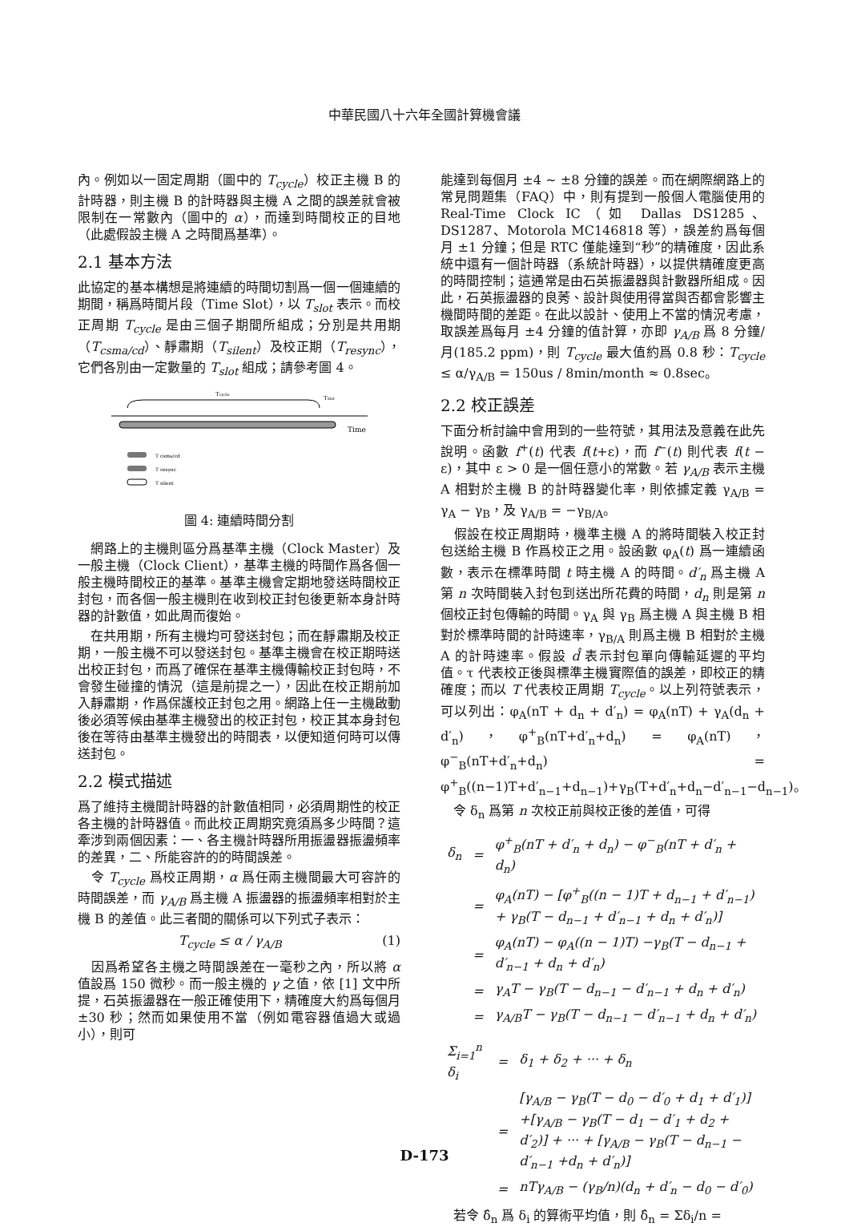中華民國八十六年全國計算機會議
內。例如以一固定周期（圖中的 T<sub>cycle</sub>）校正主機 B 的計時器，則主機 B 的計時器與主機 A 之間的誤差就會被限制在一常數內（圖中的 α），而達到時間校正的目地（此處假設主機 A 之時間爲基準）。
2.1 基本方法
此協定的基本構想是將連續的時間切割爲一個一個連續的期間，稱爲時間片段（Time Slot），以 T<sub>slot</sub> 表示。而校正周期 T<sub>cycle</sub> 是由三個子期間所組成；分別是共用期（T<sub>csma/cd</sub>）、靜肅期（T<sub>silent</sub>）及校正期（T<sub>resync</sub>），它們各別由一定數量的 T<sub>slot</sub> 組成；請參考圖 4。
Tcycle
Tslot
Time
T csma/cd
T resync
T silent
圖 4: 連續時間分割
　網路上的主機則區分爲基準主機（Clock Master）及一般主機（Clock Client），基準主機的時間作爲各個一般主機時間校正的基準。基準主機會定期地發送時間校正封包，而各個一般主機則在收到校正封包後更新本身計時器的計數值，如此周而復始。
　在共用期，所有主機均可發送封包；而在靜肅期及校正期，一般主機不可以發送封包。基準主機會在校正期時送出校正封包，而爲了確保在基準主機傳輸校正封包時，不會發生碰撞的情況（這是前提之一），因此在校正期前加入靜肅期，作爲保護校正封包之用。網路上任一主機啟動後必須等候由基準主機發出的校正封包，校正其本身封包後在等待由基準主機發出的時間表，以便知道何時可以傳送封包。
2.2 模式描述
爲了維持主機間計時器的計數值相同，必須周期性的校正各主機的計時器值。而此校正周期究竟須爲多少時間？這牽涉到兩個因素：一、各主機計時器所用振盪器振盪頻率的差異，二、所能容許的的時間誤差。
　令 T<sub>cycle</sub> 爲校正周期，α 爲任兩主機間最大可容許的時間誤差，而 γ<sub>A/B</sub> 爲主機 A 振盪器的振盪頻率相對於主機 B 的差值。此三者間的關係可以下列式子表示：
T<sub>cycle</sub> ≤ α / γ<sub>A/B</sub> (1)
　因爲希望各主機之時間誤差在一毫秒之內，所以將 α 值設爲 150 微秒。而一般主機的 γ 之值，依 [1] 文中所提，石英振盪器在一般正確使用下，精確度大約爲每個月 ±30 秒；然而如果使用不當（例如電容器值過大或過小），則可
能達到每個月 ±4 ~ ±8 分鐘的誤差。而在網際網路上的常見問題集（FAQ）中，則有提到一般個人電腦使用的 Real-Time Clock IC（如 Dallas DS1285、DS1287、Motorola MC146818 等），誤差約爲每個月 ±1 分鐘；但是 RTC 僅能達到“秒”的精確度，因此系統中還有一個計時器（系統計時器），以提供精確度更高的時間控制；這通常是由石英振盪器與計數器所組成。因此，石英振盪器的良莠、設計與使用得當與否都會影響主機間時間的差距。在此以設計、使用上不當的情況考慮，取誤差爲每月 ±4 分鐘的值計算，亦即 γ<sub>A/B</sub> 爲 8 分鐘/月(185.2 ppm)，則 T<sub>cycle</sub> 最大值約爲 0.8 秒：T<sub>cycle</sub> ≤ α/γ<sub>A/B</sub> = 150us / 8min/month ≈ 0.8sec。
2.2 校正誤差
下面分析討論中會用到的一些符號，其用法及意義在此先說明。函數 f<sup>+</sup>(t) 代表 f(t+ε)，而 f<sup>−</sup>(t) 則代表 f(t − ε)，其中 ε > 0 是一個任意小的常數。若 γ<sub>A/B</sub> 表示主機 A 相對於主機 B 的計時器變化率，則依據定義 γ<sub>A/B</sub> = γ<sub>A</sub> − γ<sub>B</sub>，及 γ<sub>A/B</sub> = −γ<sub>B/A</sub>。
　假設在校正周期時，機準主機 A 的將時間裝入校正封包送給主機 B 作爲校正之用。設函數 φ<sub>A</sub>(t) 爲一連續函數，表示在標準時間 t 時主機 A 的時間。d′<sub>n</sub> 爲主機 A 第 n 次時間裝入封包到送出所花費的時間，d<sub>n</sub> 則是第 n 個校正封包傳輸的時間。γ<sub>A</sub> 與 γ<sub>B</sub> 爲主機 A 與主機 B 相對於標準時間的計時速率，γ<sub>B/A</sub> 則爲主機 B 相對於主機 A 的計時速率。假設 d̂ 表示封包單向傳輸延遲的平均值。τ 代表校正後與標準主機實際值的誤差，即校正的精確度；而以 T 代表校正周期 T<sub>cycle</sub>。以上列符號表示，可以列出：φ<sub>A</sub>(nT + d<sub>n</sub> + d′<sub>n</sub>) = φ<sub>A</sub>(nT) + γ<sub>A</sub>(d<sub>n</sub> + d′<sub>n</sub>)，φ<sup>+</sup><sub>B</sub>(nT+d′<sub>n</sub>+d<sub>n</sub>) = φ<sub>A</sub>(nT)，φ<sup>−</sup><sub>B</sub>(nT+d′<sub>n</sub>+d<sub>n</sub>) = φ<sup>+</sup><sub>B</sub>((n−1)T+d′<sub>n−1</sub>+d<sub>n−1</sub>)+γ<sub>B</sub>(T+d′<sub>n</sub>+d<sub>n</sub>−d′<sub>n−1</sub>−d<sub>n−1</sub>)。
　令 δ<sub>n</sub> 爲第 n 次校正前與校正後的差值，可得
| δ<sub>n</sub> | = | φ<sup>+</sup><sub>B</sub>(nT + d′<sub>n</sub> + d<sub>n</sub>) − φ<sup>−</sup><sub>B</sub>(nT + d′<sub>n</sub> + d<sub>n</sub>) |
| | = | φ<sub>A</sub>(nT) − [φ<sup>+</sup><sub>B</sub>((n − 1)T + d<sub>n−1</sub> + d′<sub>n−1</sub>) + γ<sub>B</sub>(T − d<sub>n−1</sub> + d′<sub>n−1</sub> + d<sub>n</sub> + d′<sub>n</sub>)] |
| | = | φ<sub>A</sub>(nT) − φ<sub>A</sub>((n − 1)T) −γ<sub>B</sub>(T − d<sub>n−1</sub> + d′<sub>n−1</sub> + d<sub>n</sub> + d′<sub>n</sub>) |
| | = | γ<sub>A</sub>T − γ<sub>B</sub>(T − d<sub>n−1</sub> − d′<sub>n−1</sub> + d<sub>n</sub> + d′<sub>n</sub>) |
| | = | γ<sub>A/B</sub>T − γ<sub>B</sub>(T − d<sub>n−1</sub> − d′<sub>n−1</sub> + d<sub>n</sub> + d′<sub>n</sub>) |
| Σ<sub>i=1</sub><sup>n</sup> δ<sub>i</sub> | = | δ<sub>1</sub> + δ<sub>2</sub> + ··· + δ<sub>n</sub> |
| | = | [γ<sub>A/B</sub> − γ<sub>B</sub>(T − d<sub>0</sub> − d′<sub>0</sub> + d<sub>1</sub> + d′<sub>1</sub>)] +[γ<sub>A/B</sub> − γ<sub>B</sub>(T − d<sub>1</sub> − d′<sub>1</sub> + d<sub>2</sub> + d′<sub>2</sub>)] + ··· + [γ<sub>A/B</sub> − γ<sub>B</sub>(T − d<sub>n−1</sub> − d′<sub>n−1</sub> +d<sub>n</sub> + d′<sub>n</sub>)] |
| | = | nTγ<sub>A/B</sub> − (γ<sub>B</sub>/n)(d<sub>n</sub> + d′<sub>n</sub> − d<sub>0</sub> − d′<sub>0</sub>) |
　若令 δ̂<sub>n</sub> 爲 δ<sub>i</sub> 的算術平均值，則 δ̂<sub>n</sub> = Σδ<sub>i</sub>/n =
D-173